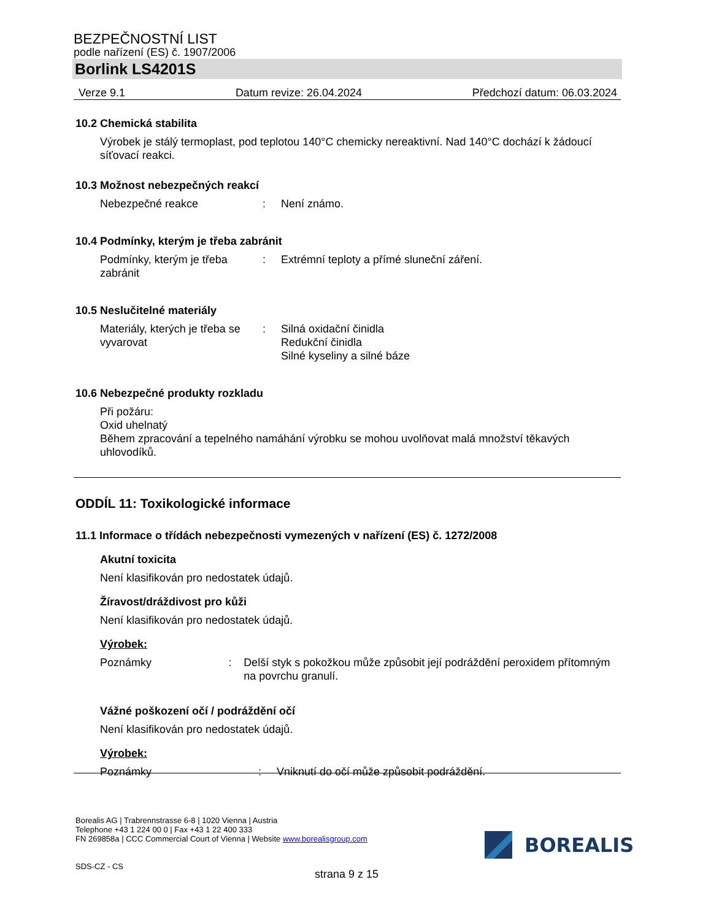BEZPEČNOSTNÍ LIST
podle nařízení (ES) č. 1907/2006
Borlink LS4201S
Verze 9.1 Datum revize: 26.04.2024 Předchozí datum: 06.03.2024
10.2 Chemická stabilita
Výrobek je stálý termoplast, pod teplotou 140°C chemicky nereaktivní. Nad 140°C dochází k žádoucí síťovací reakci.
10.3 Možnost nebezpečných reakcí
Nebezpečné reakce: Není známo.
10.4 Podmínky, kterým je třeba zabránit
Podmínky, kterým je třeba zabránit: Extrémní teploty a přímé sluneční záření.
10.5 Neslučitelné materiály
Materiály, kterých je třeba se vyvarovat: Silná oxidační činidla
Redukční činidla
Silné kyseliny a silné báze
10.6 Nebezpečné produkty rozkladu
Při požáru:
Oxid uhelnatý
Během zpracování a tepelného namáhání výrobku se mohou uvolňovat malá množství těkavých uhlovodíků.
ODDÍL 11: Toxikologické informace
11.1 Informace o třídách nebezpečnosti vymezených v nařízení (ES) č. 1272/2008
Akutní toxicita
Není klasifikován pro nedostatek údajů.
Žíravost/dráždivost pro kůži
Není klasifikován pro nedostatek údajů.
Výrobek:
Poznámky: Delší styk s pokožkou může způsobit její podráždění peroxidem přítomným na povrchu granulí.
Vážné poškození očí / podráždění očí
Není klasifikován pro nedostatek údajů.
Výrobek:
Poznámky: Vniknutí do očí může způsobit podráždění.
Borealis AG | Trabrennstrasse 6-8 | 1020 Vienna | Austria
Telephone +43 1 224 00 0 | Fax +43 1 22 400 333
FN 269858a | CCC Commercial Court of Vienna | Website www.borealisgroup.com
SDS-CZ - CS
BOREALIS
strana 9 z 15